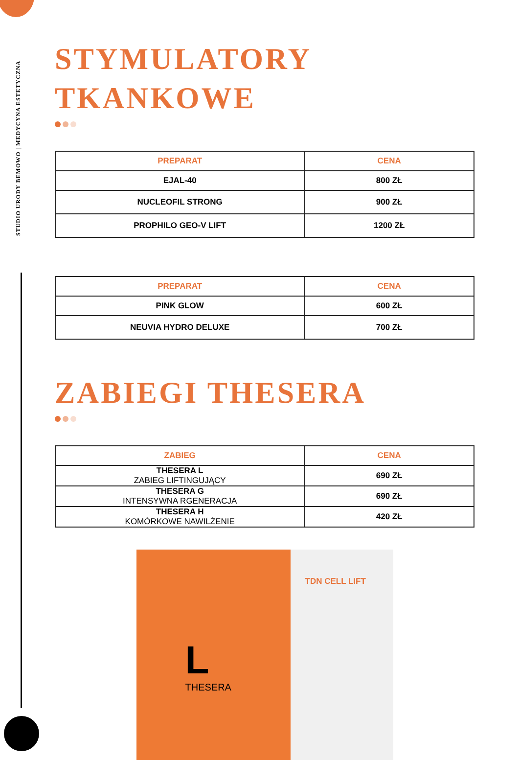STUDIO URODY BEMOWO | MEDYCYNA ESTETYCZNA
STYMULATORY TKANKOWE
| PREPARAT | CENA |
| --- | --- |
| EJAL-40 | 800 ZŁ |
| NUCLEOFIL STRONG | 900 ZŁ |
| PROPHILO GEO-V LIFT | 1200 ZŁ |
| PREPARAT | CENA |
| --- | --- |
| PINK GLOW | 600 ZŁ |
| NEUVIA HYDRO DELUXE | 700 ZŁ |
ZABIEGI THESERA
| ZABIEG | CENA |
| --- | --- |
| THESERA L ZABIEG LIFTINGUJĄCY | 690 ZŁ |
| THESERA G INTENSYWNA RGENERACJA | 690 ZŁ |
| THESERA H KOMÓRKOWE NAWILŻENIE | 420 ZŁ |
L THESERA
TDN CELL LIFT